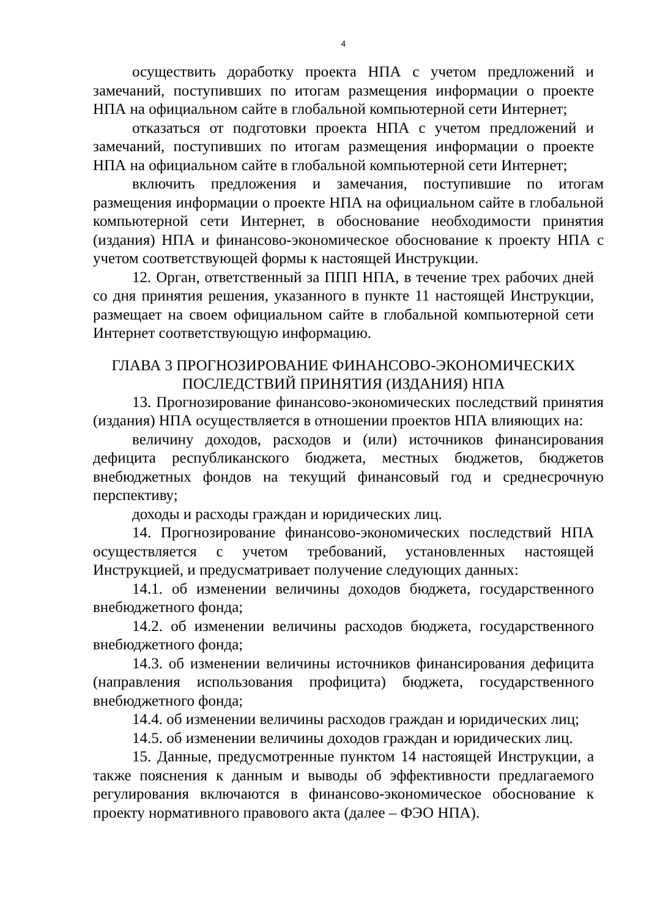4
осуществить доработку проекта НПА с учетом предложений и замечаний, поступивших по итогам размещения информации о проекте НПА на официальном сайте в глобальной компьютерной сети Интернет;
отказаться от подготовки проекта НПА с учетом предложений и замечаний, поступивших по итогам размещения информации о проекте НПА на официальном сайте в глобальной компьютерной сети Интернет;
включить предложения и замечания, поступившие по итогам размещения информации о проекте НПА на официальном сайте в глобальной компьютерной сети Интернет, в обоснование необходимости принятия (издания) НПА и финансово-экономическое обоснование к проекту НПА с учетом соответствующей формы к настоящей Инструкции.
12. Орган, ответственный за ППП НПА, в течение трех рабочих дней со дня принятия решения, указанного в пункте 11 настоящей Инструкции, размещает на своем официальном сайте в глобальной компьютерной сети Интернет соответствующую информацию.
ГЛАВА 3 ПРОГНОЗИРОВАНИЕ ФИНАНСОВО-ЭКОНОМИЧЕСКИХ
ПОСЛЕДСТВИЙ ПРИНЯТИЯ (ИЗДАНИЯ) НПА
13. Прогнозирование финансово-экономических последствий принятия (издания) НПА осуществляется в отношении проектов НПА влияющих на:
величину доходов, расходов и (или) источников финансирования дефицита республиканского бюджета, местных бюджетов, бюджетов внебюджетных фондов на текущий финансовый год и среднесрочную перспективу;
доходы и расходы граждан и юридических лиц.
14. Прогнозирование финансово-экономических последствий НПА осуществляется с учетом требований, установленных настоящей Инструкцией, и предусматривает получение следующих данных:
14.1. об изменении величины доходов бюджета, государственного внебюджетного фонда;
14.2. об изменении величины расходов бюджета, государственного внебюджетного фонда;
14.3. об изменении величины источников финансирования дефицита (направления использования профицита) бюджета, государственного внебюджетного фонда;
14.4. об изменении величины расходов граждан и юридических лиц;
14.5. об изменении величины доходов граждан и юридических лиц.
15. Данные, предусмотренные пунктом 14 настоящей Инструкции, а также пояснения к данным и выводы об эффективности предлагаемого регулирования включаются в финансово-экономическое обоснование к проекту нормативного правового акта (далее – ФЭО НПА).